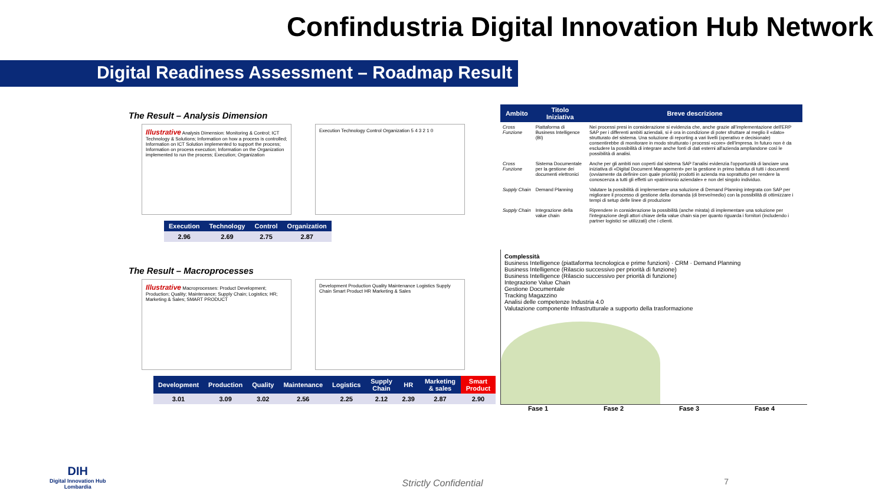Confindustria Digital Innovation Hub Network
Digital Readiness Assessment – Roadmap Result
The Result – Analysis Dimension
Illustrative Analysis Dimension: Monitoring & Control; ICT Technology & Solutions; Information on how a process is controlled; Information on ICT Solution implemented to support the process; Information on process execution; Information on the Organization implemented to run the process; Execution; Organization
Execution Technology Control Organization 5 4 3 2 1 0
| Execution | Technology | Control | Organization |
| --- | --- | --- | --- |
| 2.96 | 2.69 | 2.75 | 2.87 |
The Result – Macroprocesses
Illustrative Macroprocesses: Product Development; Production; Quality; Maintenance; Supply Chain; Logistics; HR; Marketing & Sales; SMART PRODUCT
Development Production Quality Maintenance Logistics Supply Chain Smart Product HR Marketing & Sales
| Development | Production | Quality | Maintenance | Logistics | Supply Chain | HR | Marketing & sales | Smart Product |
| --- | --- | --- | --- | --- | --- | --- | --- | --- |
| 3.01 | 3.09 | 3.02 | 2.56 | 2.25 | 2.12 | 2.39 | 2.87 | 2.90 |
| Ambito | Titolo Iniziativa | Breve descrizione |
| --- | --- | --- |
| Cross Funzione | Piattaforma di Business Intelligence (BI) | Nei processi presi in considerazione si evidenzia che, anche grazie all'implementazione dell'ERP SAP per i differenti ambiti aziendali, si è ora in condizione di poter sfruttare al meglio il «dato» strutturato del sistema. Una soluzione di reporting a vari livelli (operativo e decisionale) consentirebbe di monitorare in modo strutturato i processi «core» dell'impresa. In futuro non è da escludere la possibilità di integrare anche fonti di dati esterni all'azienda ampliandone così le possibilità di analisi. |
| Cross Funzione | Sistema Documentale per la gestione dei documenti elettronici | Anche per gli ambiti non coperti dal sistema SAP l'analisi evidenzia l'opportunità di lanciare una iniziativa di «Digital Document Management» per la gestione in primo battuta di tutti i documenti (ovviamente da definire con quale priorità) prodotti in azienda ma soprattutto per rendere la conoscenza a tutti gli effetti un «patrimonio aziendale» e non del singolo individuo. |
| Supply Chain | Demand Planning | Valutare la possibilità di implementare una soluzione di Demand Planning integrata con SAP per migliorare il processo di gestione della domanda (di breve/medio) con la possibilità di ottimizzare i tempi di setup delle linee di produzione |
| Supply Chain | Integrazione della value chain | Riprendere in considerazione la possibilità (anche mirata) di implementare una soluzione per l'integrazione degli attori chiave della value chain sia per quanto riguarda i fornitori (includendo i partner logistici se utilizzati) che i clienti. |
Complessità
Business Intelligence (piattaforma tecnologica e prime funzioni) · CRM · Demand Planning
Business Intelligence (Rilascio successivo per priorità di funzione)
Business Intelligence (Rilascio successivo per priorità di funzione)
Integrazione Value Chain
Gestione Documentale
Tracking Magazzino
Analisi delle competenze Industria 4.0
Valutazione componente Infrastrutturale a supporto della trasformazione
Fase 1 Fase 2 Fase 3 Fase 4
DIH
Digital Innovation Hub
Lombardia
Strictly Confidential 7